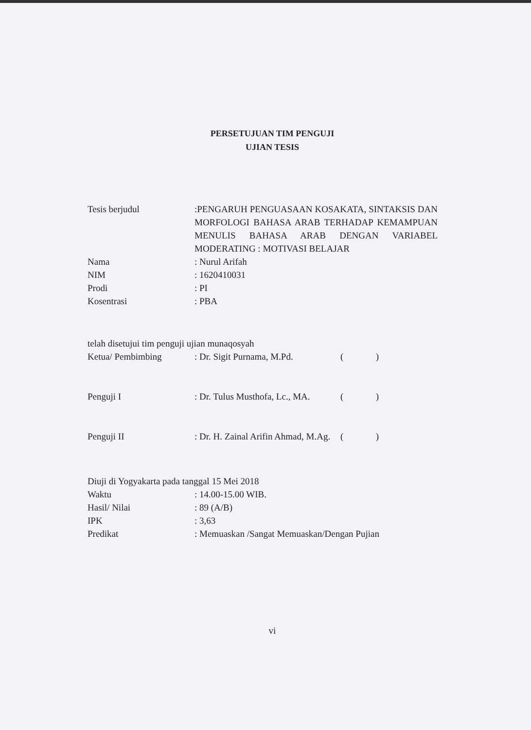PERSETUJUAN TIM PENGUJI
UJIAN TESIS
Tesis berjudul :PENGARUH PENGUASAAN KOSAKATA, SINTAKSIS DAN MORFOLOGI BAHASA ARAB TERHADAP KEMAMPUAN MENULIS BAHASA ARAB DENGAN VARIABEL MODERATING : MOTIVASI BELAJAR
Nama : Nurul Arifah
NIM : 1620410031
Prodi : PI
Kosentrasi : PBA
telah disetujui tim penguji ujian munaqosyah
Ketua/ Pembimbing : Dr. Sigit Purnama, M.Pd. ( )
Penguji I : Dr. Tulus Musthofa, Lc., MA. ( )
Penguji II : Dr. H. Zainal Arifin Ahmad, M.Ag.
( )
Diuji di Yogyakarta pada tanggal 15 Mei 2018
Waktu : 14.00-15.00 WIB.
Hasil/ Nilai : 89 (A/B)
IPK : 3,63
Predikat : Memuaskan /Sangat Memuaskan/Dengan Pujian
vi